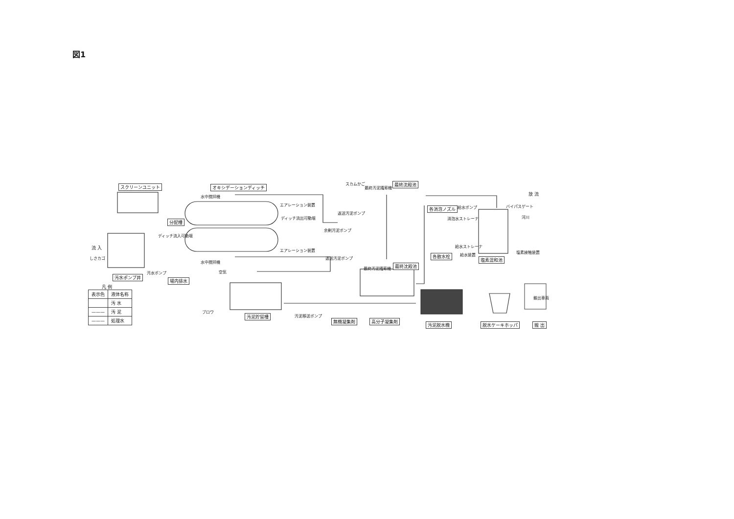図1
スクリーンユニット オキシデーションディッチ
水中撹拌機
エアレーション装置
分配槽
ディッチ流出可動堰
ディッチ流入可動堰
エアレーション装置
水中撹拌機
流 入
しさカゴ
汚水ポンプ
汚水ポンプ井
場内排水
凡 例
| 表示色 | 液体名称 |
| --- | --- |
| | 汚 水 |
| ——— | 汚 泥 |
| ——— | 処理水 |
スカムかご
最終汚泥掻寄機
最終沈殿池
返送汚泥ポンプ
余剰汚泥ポンプ
返送汚泥ポンプ
最終汚泥掻寄機
最終沈殿池
空気
ブロワ
汚泥貯留槽 汚泥移送ポンプ
無機凝集剤 高分子凝集剤
汚泥脱水機 脱水ケーキホッパ
搬出車両
搬 出
各消泡ノズル 給水ポンプ
消泡水ストレーナ
バイパスゲート
放 流
河川
給水ストレーナ
給水装置
塩素接触装置
各散水栓
塩素混和池